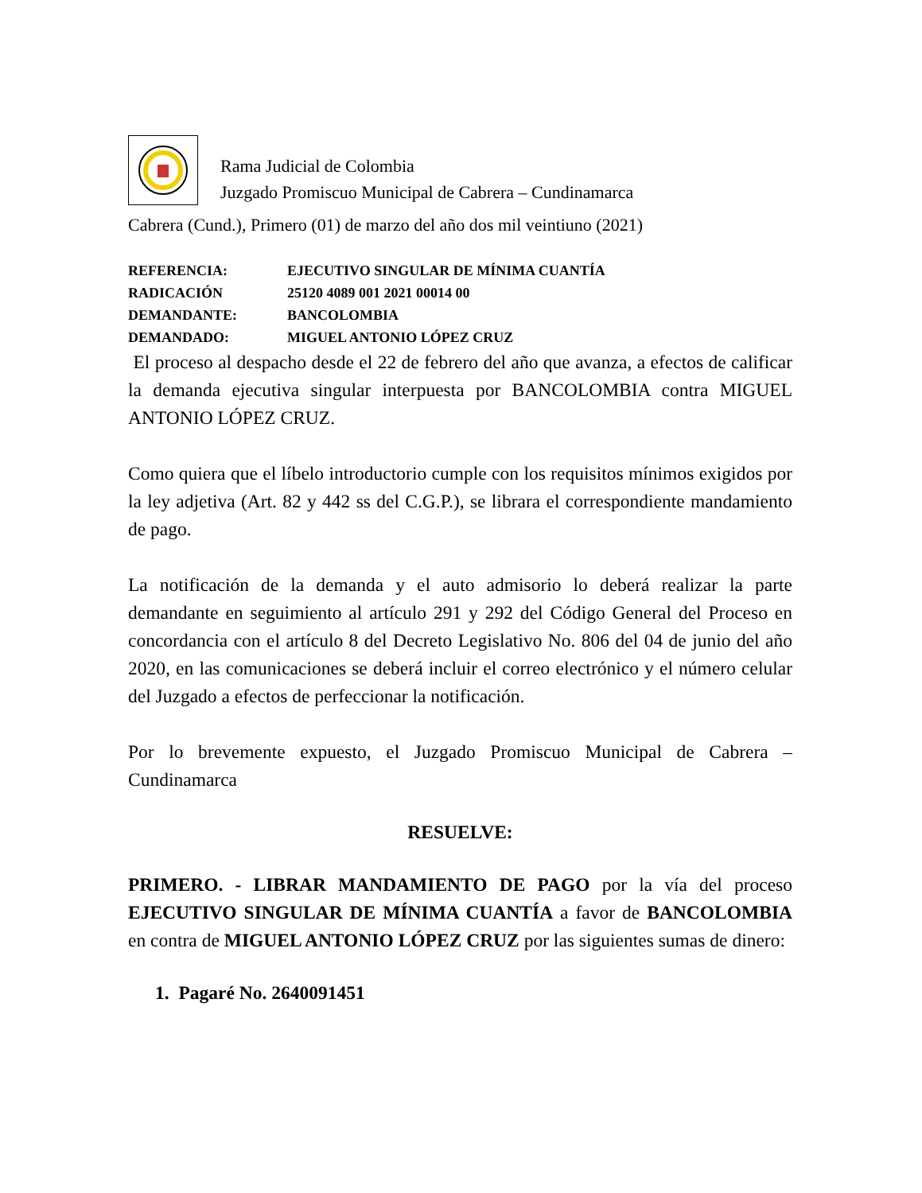Rama Judicial de Colombia
Juzgado Promiscuo Municipal de Cabrera – Cundinamarca
Cabrera (Cund.), Primero (01) de marzo del año dos mil veintiuno (2021)
REFERENCIA: EJECUTIVO SINGULAR DE MÍNIMA CUANTÍA
RADICACIÓN 25120 4089 001 2021 00014 00
DEMANDANTE: BANCOLOMBIA
DEMANDADO: MIGUEL ANTONIO LÓPEZ CRUZ
El proceso al despacho desde el 22 de febrero del año que avanza, a efectos de calificar la demanda ejecutiva singular interpuesta por BANCOLOMBIA contra MIGUEL ANTONIO LÓPEZ CRUZ.
Como quiera que el líbelo introductorio cumple con los requisitos mínimos exigidos por la ley adjetiva (Art. 82 y 442 ss del C.G.P.), se librara el correspondiente mandamiento de pago.
La notificación de la demanda y el auto admisorio lo deberá realizar la parte demandante en seguimiento al artículo 291 y 292 del Código General del Proceso en concordancia con el artículo 8 del Decreto Legislativo No. 806 del 04 de junio del año 2020, en las comunicaciones se deberá incluir el correo electrónico y el número celular del Juzgado a efectos de perfeccionar la notificación.
Por lo brevemente expuesto, el Juzgado Promiscuo Municipal de Cabrera – Cundinamarca
RESUELVE:
PRIMERO. - LIBRAR MANDAMIENTO DE PAGO por la vía del proceso EJECUTIVO SINGULAR DE MÍNIMA CUANTÍA a favor de BANCOLOMBIA en contra de MIGUEL ANTONIO LÓPEZ CRUZ por las siguientes sumas de dinero:
1. Pagaré No. 2640091451